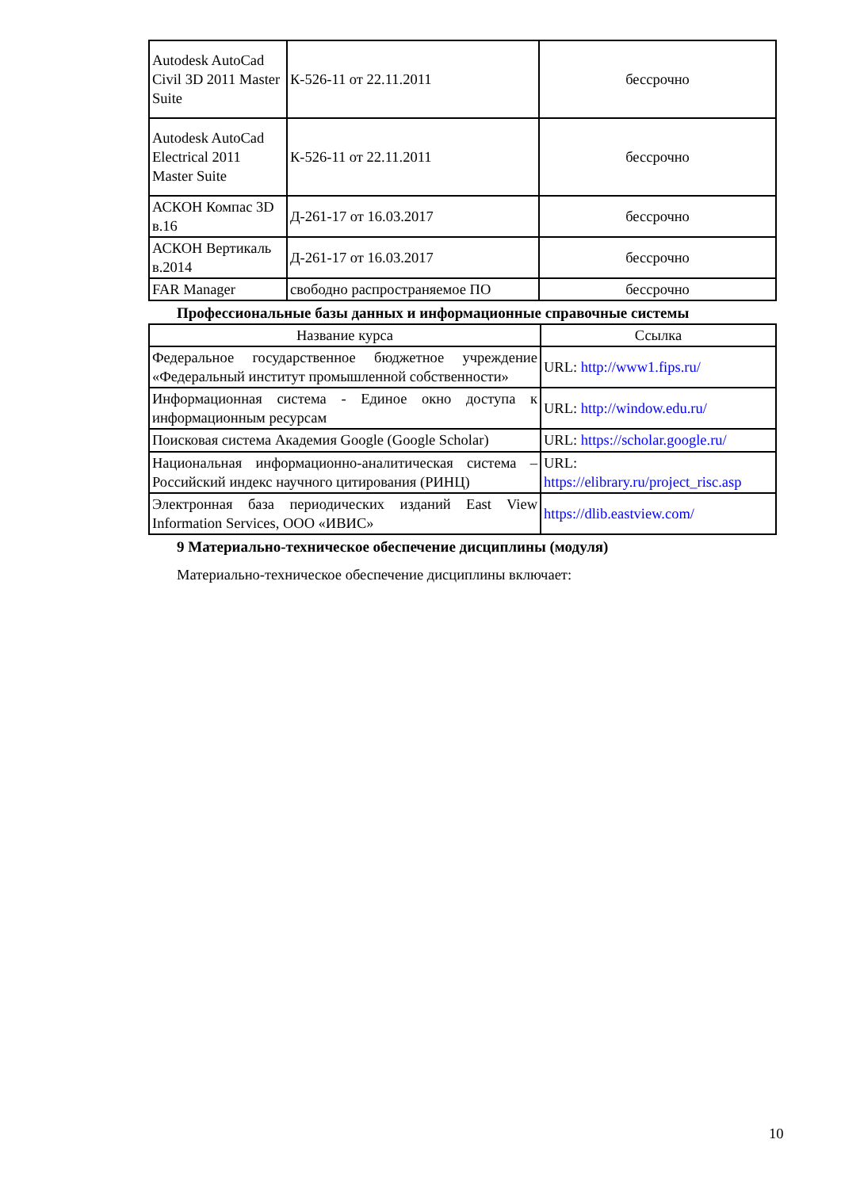| Autodesk AutoCad Civil 3D 2011 Master Suite | К-526-11 от 22.11.2011 | бессрочно |
| Autodesk AutoCad Electrical 2011 Master Suite | К-526-11 от 22.11.2011 | бессрочно |
| АСКОН Компас 3D в.16 | Д-261-17 от 16.03.2017 | бессрочно |
| АСКОН Вертикаль в.2014 | Д-261-17 от 16.03.2017 | бессрочно |
| FAR Manager | свободно распространяемое ПО | бессрочно |
Профессиональные базы данных и информационные справочные системы
| Название курса | Ссылка |
| --- | --- |
| Федеральное государственное бюджетное учреждение «Федеральный институт промышленной собственности» | URL: http://www1.fips.ru/ |
| Информационная система - Единое окно доступа к информационным ресурсам | URL: http://window.edu.ru/ |
| Поисковая система Академия Google (Google Scholar) | URL: https://scholar.google.ru/ |
| Национальная информационно-аналитическая система – Российский индекс научного цитирования (РИНЦ) | URL: https://elibrary.ru/project_risc.asp |
| Электронная база периодических изданий East View Information Services, ООО «ИВИС» | https://dlib.eastview.com/ |
9 Материально-техническое обеспечение дисциплины (модуля)
Материально-техническое обеспечение дисциплины включает:
10